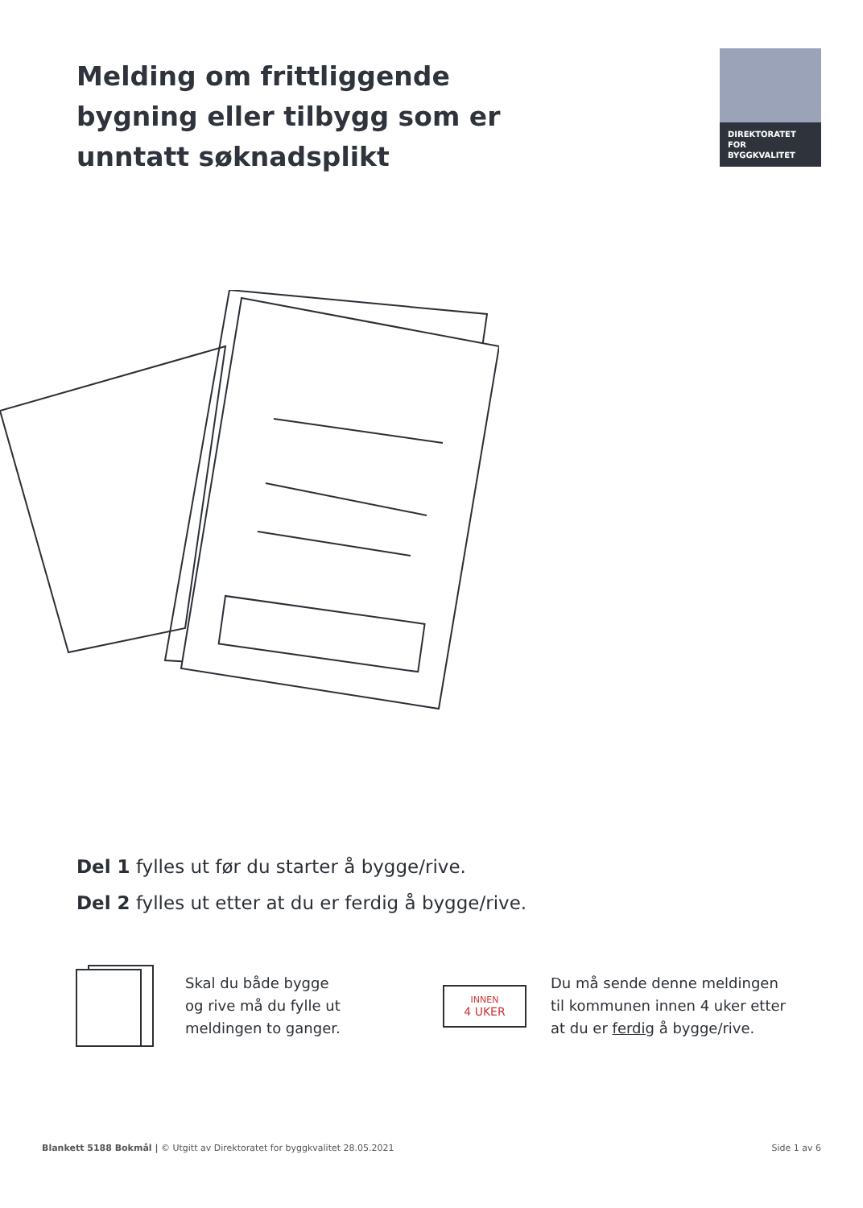Melding om frittliggende
bygning eller tilbygg som er
unntatt søknadsplikt
DIREKTORATET
FOR BYGGKVALITET
Del 1 fylles ut før du starter å bygge/rive.
Del 2 fylles ut etter at du er ferdig å bygge/rive.
Skal du både bygge og rive må du fylle ut meldingen to ganger.
INNEN
4 UKER
Du må sende denne meldingen til kommunen innen 4 uker etter at du er ferdig å bygge/rive.
Blankett 5188 Bokmål | © Utgitt av Direktoratet for byggkvalitet 28.05.2021 Side 1 av 6